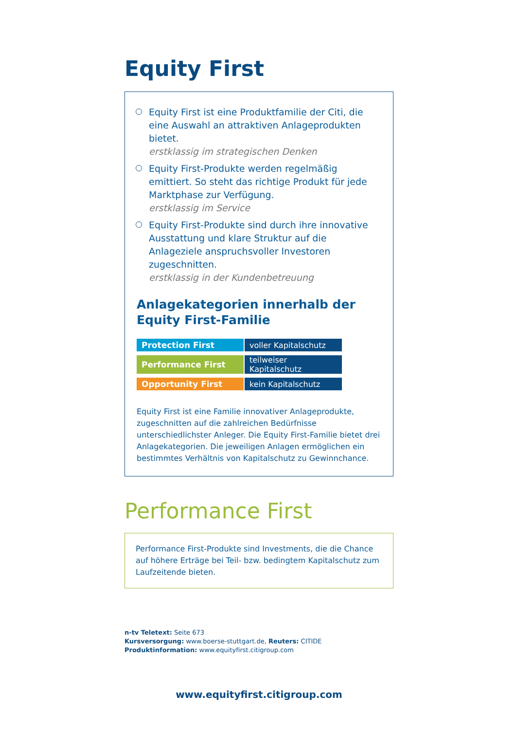Equity First
Equity First ist eine Produktfamilie der Citi, die eine Auswahl an attraktiven Anlageprodukten bietet.
erstklassig im strategischen Denken
Equity First-Produkte werden regelmäßig emittiert. So steht das richtige Produkt für jede Marktphase zur Verfügung.
erstklassig im Service
Equity First-Produkte sind durch ihre innovative Ausstattung und klare Struktur auf die Anlageziele anspruchsvoller Investoren zugeschnitten.
erstklassig in der Kundenbetreuung
Anlagekategorien innerhalb der Equity First-Familie
| Protection First | voller Kapitalschutz |
| Performance First | teilweiser Kapitalschutz |
| Opportunity First | kein Kapitalschutz |
Equity First ist eine Familie innovativer Anlageprodukte, zugeschnitten auf die zahlreichen Bedürfnisse unterschiedlichster Anleger. Die Equity First-Familie bietet drei Anlagekategorien. Die jeweiligen Anlagen ermöglichen ein bestimmtes Verhältnis von Kapitalschutz zu Gewinnchance.
Performance First
Performance First-Produkte sind Investments, die die Chance auf höhere Erträge bei Teil- bzw. bedingtem Kapitalschutz zum Laufzeitende bieten.
n-tv Teletext: Seite 673
Kursversorgung: www.boerse-stuttgart.de, Reuters: CITIDE
Produktinformation: www.equityfirst.citigroup.com
www.equityfirst.citigroup.com